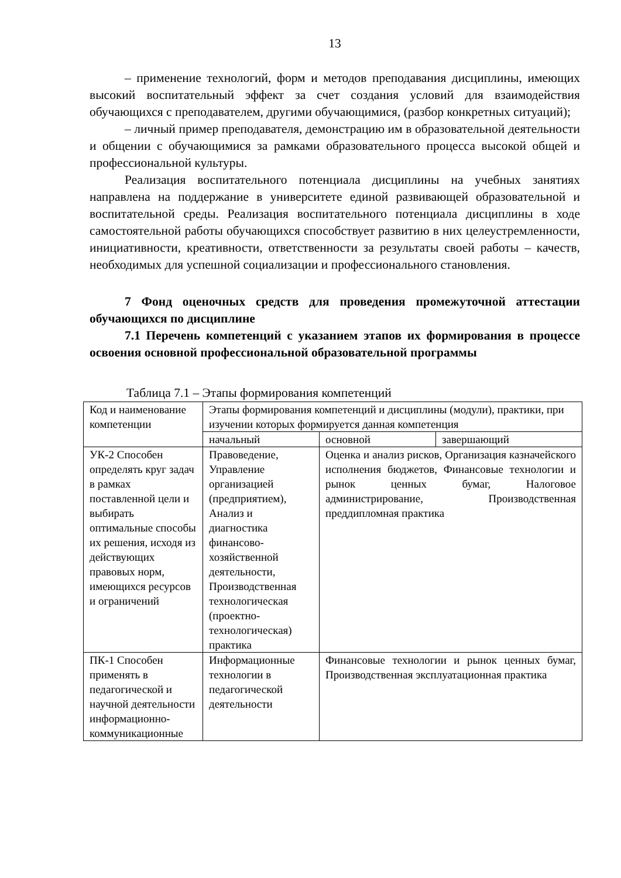13
– применение технологий, форм и методов преподавания дисциплины, имеющих высокий воспитательный эффект за счет создания условий для взаимодействия обучающихся с преподавателем, другими обучающимися, (разбор конкретных ситуаций);
– личный пример преподавателя, демонстрацию им в образовательной деятельности и общении с обучающимися за рамками образовательного процесса высокой общей и профессиональной культуры.
Реализация воспитательного потенциала дисциплины на учебных занятиях направлена на поддержание в университете единой развивающей образовательной и воспитательной среды. Реализация воспитательного потенциала дисциплины в ходе самостоятельной работы обучающихся способствует развитию в них целеустремленности, инициативности, креативности, ответственности за результаты своей работы – качеств, необходимых для успешной социализации и профессионального становления.
7 Фонд оценочных средств для проведения промежуточной аттестации обучающихся по дисциплине
7.1 Перечень компетенций с указанием этапов их формирования в процессе освоения основной профессиональной образовательной программы
Таблица 7.1 – Этапы формирования компетенций
| Код и наименование компетенции | Этапы формирования компетенций и дисциплины (модули), практики, при изучении которых формируется данная компетенция | | |
| | начальный | основной | завершающий |
| УК-2 Способен определять круг задач в рамках поставленной цели и выбирать оптимальные способы их решения, исходя из действующих правовых норм, имеющихся ресурсов и ограничений | Правоведение, Управление организацией (предприятием), Анализ и диагностика финансово-хозяйственной деятельности, Производственная технологическая (проектно-технологическая) практика | Оценка и анализ рисков, Организация казначейского исполнения бюджетов, Финансовые технологии и рынок ценных бумаг, Налоговое администрирование, Производственная преддипломная практика | |
| ПК-1 Способен применять в педагогической и научной деятельности информационно-коммуникационные | Информационные технологии в педагогической деятельности | Финансовые технологии и рынок ценных бумаг, Производственная эксплуатационная практика | |